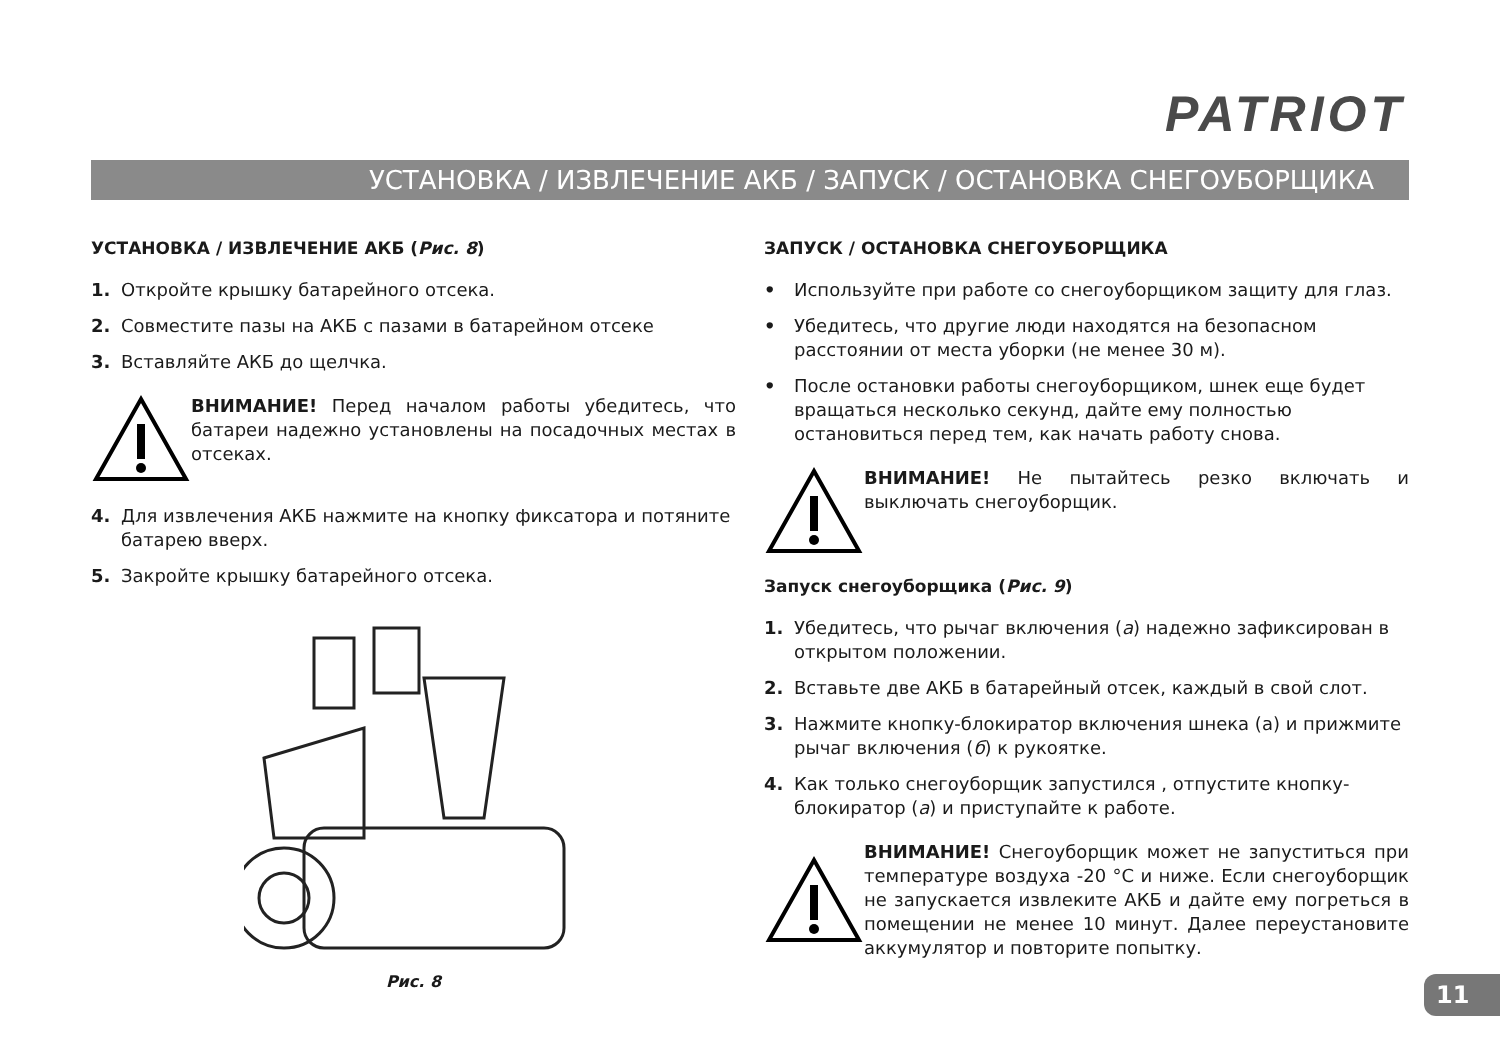PATRIOT
УСТАНОВКА / ИЗВЛЕЧЕНИЕ АКБ / ЗАПУСК / ОСТАНОВКА СНЕГОУБОРЩИКА
УСТАНОВКА / ИЗВЛЕЧЕНИЕ АКБ (Рис. 8)
1. Откройте крышку батарейного отсека.
2. Совместите пазы на АКБ с пазами в батарейном отсеке
3. Вставляйте АКБ до щелчка.
ВНИМАНИЕ! Перед началом работы убедитесь, что батареи надежно установлены на посадочных местах в отсеках.
4. Для извлечения АКБ нажмите на кнопку фиксатора и потяните батарею вверх.
5. Закройте крышку батарейного отсека.
Рис. 8
ЗАПУСК / ОСТАНОВКА СНЕГОУБОРЩИКА
• Используйте при работе со снегоуборщиком защиту для глаз.
• Убедитесь, что другие люди находятся на безопасном расстоянии от места уборки (не менее 30 м).
• После остановки работы снегоуборщиком, шнек еще будет вращаться несколько секунд, дайте ему полностью остановиться перед тем, как начать работу снова.
ВНИМАНИЕ! Не пытайтесь резко включать и выключать снегоуборщик.
Запуск снегоуборщика (Рис. 9)
1. Убедитесь, что рычаг включения (а) надежно зафиксирован в открытом положении.
2. Вставьте две АКБ в батарейный отсек, каждый в свой слот.
3. Нажмите кнопку-блокиратор включения шнека (а) и прижмите рычаг включения (б) к рукоятке.
4. Как только снегоуборщик запустился , отпустите кнопку-блокиратор (а) и приступайте к работе.
ВНИМАНИЕ! Снегоуборщик может не запуститься при температуре воздуха -20 °С и ниже. Если снегоуборщик не запускается извлеките АКБ и дайте ему погреться в помещении не менее 10 минут. Далее переустановите аккумулятор и повторите попытку.
11